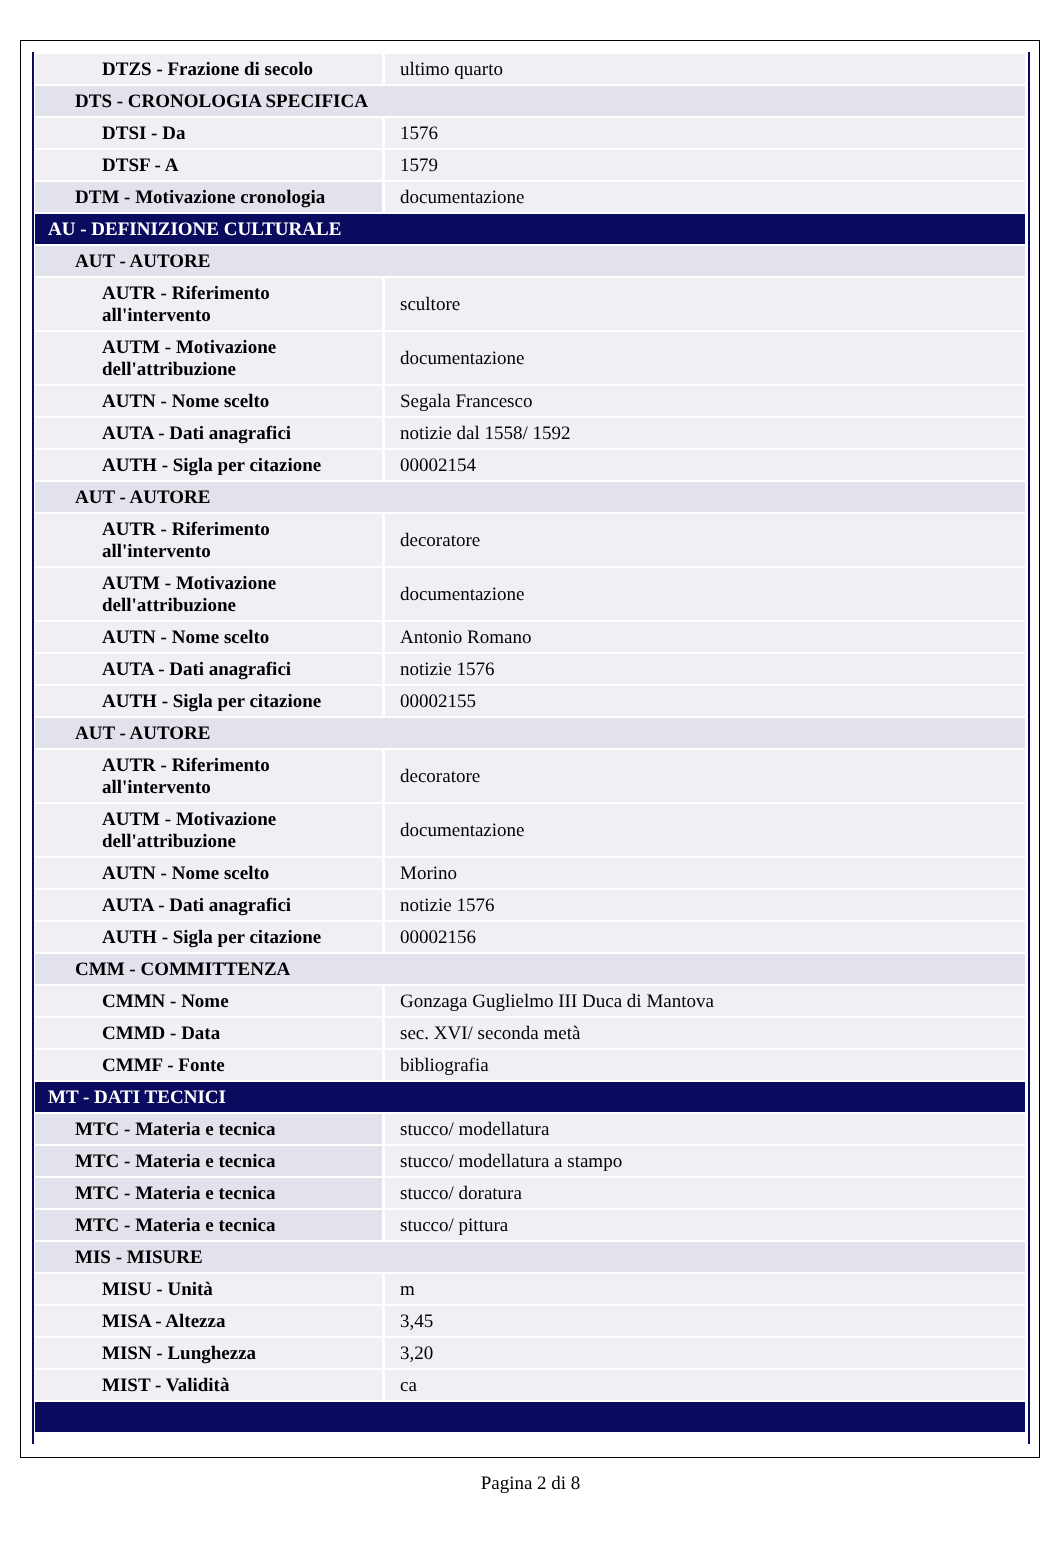| DTZS - Frazione di secolo | ultimo quarto |
| DTS - CRONOLOGIA SPECIFICA | |
| DTSI - Da | 1576 |
| DTSF - A | 1579 |
| DTM - Motivazione cronologia | documentazione |
| AU - DEFINIZIONE CULTURALE | |
| AUT - AUTORE | |
| AUTR - Riferimento all'intervento | scultore |
| AUTM - Motivazione dell'attribuzione | documentazione |
| AUTN - Nome scelto | Segala Francesco |
| AUTA - Dati anagrafici | notizie dal 1558/ 1592 |
| AUTH - Sigla per citazione | 00002154 |
| AUT - AUTORE | |
| AUTR - Riferimento all'intervento | decoratore |
| AUTM - Motivazione dell'attribuzione | documentazione |
| AUTN - Nome scelto | Antonio Romano |
| AUTA - Dati anagrafici | notizie 1576 |
| AUTH - Sigla per citazione | 00002155 |
| AUT - AUTORE | |
| AUTR - Riferimento all'intervento | decoratore |
| AUTM - Motivazione dell'attribuzione | documentazione |
| AUTN - Nome scelto | Morino |
| AUTA - Dati anagrafici | notizie 1576 |
| AUTH - Sigla per citazione | 00002156 |
| CMM - COMMITTENZA | |
| CMMN - Nome | Gonzaga Guglielmo III Duca di Mantova |
| CMMD - Data | sec. XVI/ seconda metà |
| CMMF - Fonte | bibliografia |
| MT - DATI TECNICI | |
| MTC - Materia e tecnica | stucco/ modellatura |
| MTC - Materia e tecnica | stucco/ modellatura a stampo |
| MTC - Materia e tecnica | stucco/ doratura |
| MTC - Materia e tecnica | stucco/ pittura |
| MIS - MISURE | |
| MISU - Unità | m |
| MISA - Altezza | 3,45 |
| MISN - Lunghezza | 3,20 |
| MIST - Validità | ca |
Pagina 2 di 8